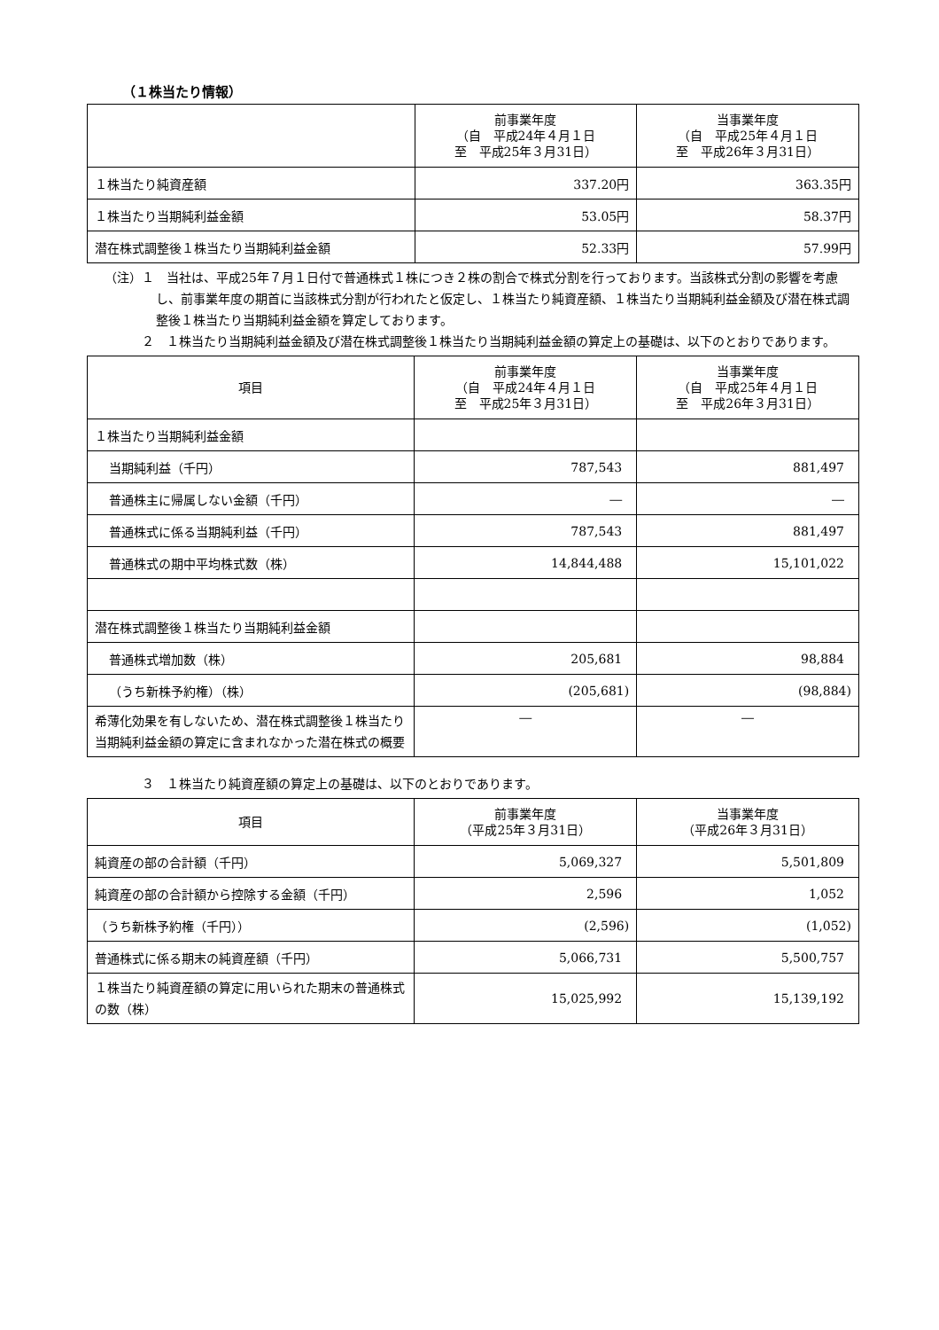（１株当たり情報）
| | 前事業年度 （自 平成24年４月１日 至 平成25年３月31日） | 当事業年度 （自 平成25年４月１日 至 平成26年３月31日） |
| --- | --- | --- |
| １株当たり純資産額 | 337.20円 | 363.35円 |
| １株当たり当期純利益金額 | 53.05円 | 58.37円 |
| 潜在株式調整後１株当たり当期純利益金額 | 52.33円 | 57.99円 |
（注）１　当社は、平成25年７月１日付で普通株式１株につき２株の割合で株式分割を行っております。当該株式分割の影響を考慮し、前事業年度の期首に当該株式分割が行われたと仮定し、１株当たり純資産額、１株当たり当期純利益金額及び潜在株式調整後１株当たり当期純利益金額を算定しております。
２　１株当たり当期純利益金額及び潜在株式調整後１株当たり当期純利益金額の算定上の基礎は、以下のとおりであります。
| 項目 | 前事業年度 （自 平成24年４月１日 至 平成25年３月31日） | 当事業年度 （自 平成25年４月１日 至 平成26年３月31日） |
| --- | --- | --- |
| １株当たり当期純利益金額 | | |
| 当期純利益（千円） | 787,543 | 881,497 |
| 普通株主に帰属しない金額（千円） | ― | ― |
| 普通株式に係る当期純利益（千円） | 787,543 | 881,497 |
| 普通株式の期中平均株式数（株） | 14,844,488 | 15,101,022 |
| 潜在株式調整後１株当たり当期純利益金額 | | |
| 普通株式増加数（株） | 205,681 | 98,884 |
| （うち新株予約権）（株） | (205,681) | (98,884) |
| 希薄化効果を有しないため、潜在株式調整後１株当たり当期純利益金額の算定に含まれなかった潜在株式の概要 | ― | ― |
３　１株当たり純資産額の算定上の基礎は、以下のとおりであります。
| 項目 | 前事業年度 （平成25年３月31日） | 当事業年度 （平成26年３月31日） |
| --- | --- | --- |
| 純資産の部の合計額（千円） | 5,069,327 | 5,501,809 |
| 純資産の部の合計額から控除する金額（千円） | 2,596 | 1,052 |
| （うち新株予約権（千円）） | (2,596) | (1,052) |
| 普通株式に係る期末の純資産額（千円） | 5,066,731 | 5,500,757 |
| １株当たり純資産額の算定に用いられた期末の普通株式の数（株） | 15,025,992 | 15,139,192 |